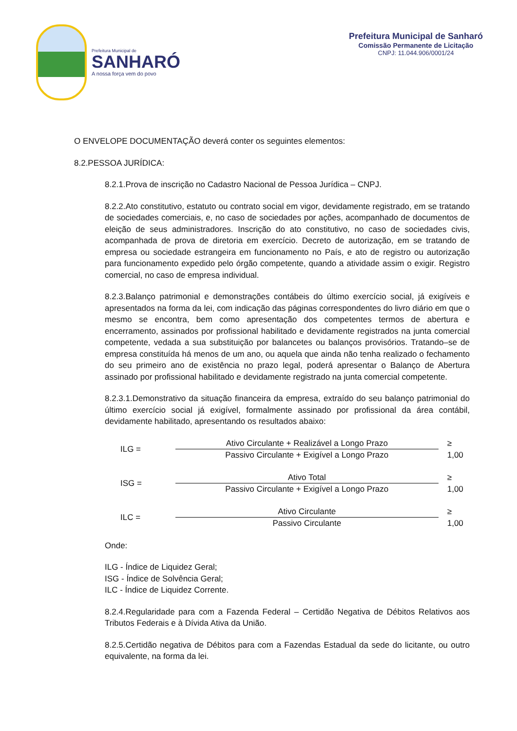Prefeitura Municipal de
SANHARÓ
A nossa força vem do povo
Prefeitura Municipal de Sanharó
Comissão Permanente de Licitação
CNPJ: 11.044.906/0001/24
O ENVELOPE DOCUMENTAÇÃO deverá conter os seguintes elementos:
8.2.PESSOA JURÍDICA:
8.2.1.Prova de inscrição no Cadastro Nacional de Pessoa Jurídica – CNPJ.
8.2.2.Ato constitutivo, estatuto ou contrato social em vigor, devidamente registrado, em se tratando de sociedades comerciais, e, no caso de sociedades por ações, acompanhado de documentos de eleição de seus administradores. Inscrição do ato constitutivo, no caso de sociedades civis, acompanhada de prova de diretoria em exercício. Decreto de autorização, em se tratando de empresa ou sociedade estrangeira em funcionamento no País, e ato de registro ou autorização para funcionamento expedido pelo órgão competente, quando a atividade assim o exigir. Registro comercial, no caso de empresa individual.
8.2.3.Balanço patrimonial e demonstrações contábeis do último exercício social, já exigíveis e apresentados na forma da lei, com indicação das páginas correspondentes do livro diário em que o mesmo se encontra, bem como apresentação dos competentes termos de abertura e encerramento, assinados por profissional habilitado e devidamente registrados na junta comercial competente, vedada a sua substituição por balancetes ou balanços provisórios. Tratando–se de empresa constituída há menos de um ano, ou aquela que ainda não tenha realizado o fechamento do seu primeiro ano de existência no prazo legal, poderá apresentar o Balanço de Abertura assinado por profissional habilitado e devidamente registrado na junta comercial competente.
8.2.3.1.Demonstrativo da situação financeira da empresa, extraído do seu balanço patrimonial do último exercício social já exigível, formalmente assinado por profissional da área contábil, devidamente habilitado, apresentando os resultados abaixo:
ILG =
Ativo Circulante + Realizável a Longo Prazo
Passivo Circulante + Exigível a Longo Prazo
≥ 1,00
ISG =
Ativo Total
Passivo Circulante + Exigível a Longo Prazo
≥ 1,00
ILC =
Ativo Circulante
Passivo Circulante
≥ 1,00
Onde:
ILG - Índice de Liquidez Geral;
ISG - Índice de Solvência Geral;
ILC - Índice de Liquidez Corrente.
8.2.4.Regularidade para com a Fazenda Federal – Certidão Negativa de Débitos Relativos aos Tributos Federais e à Dívida Ativa da União.
8.2.5.Certidão negativa de Débitos para com a Fazendas Estadual da sede do licitante, ou outro equivalente, na forma da lei.